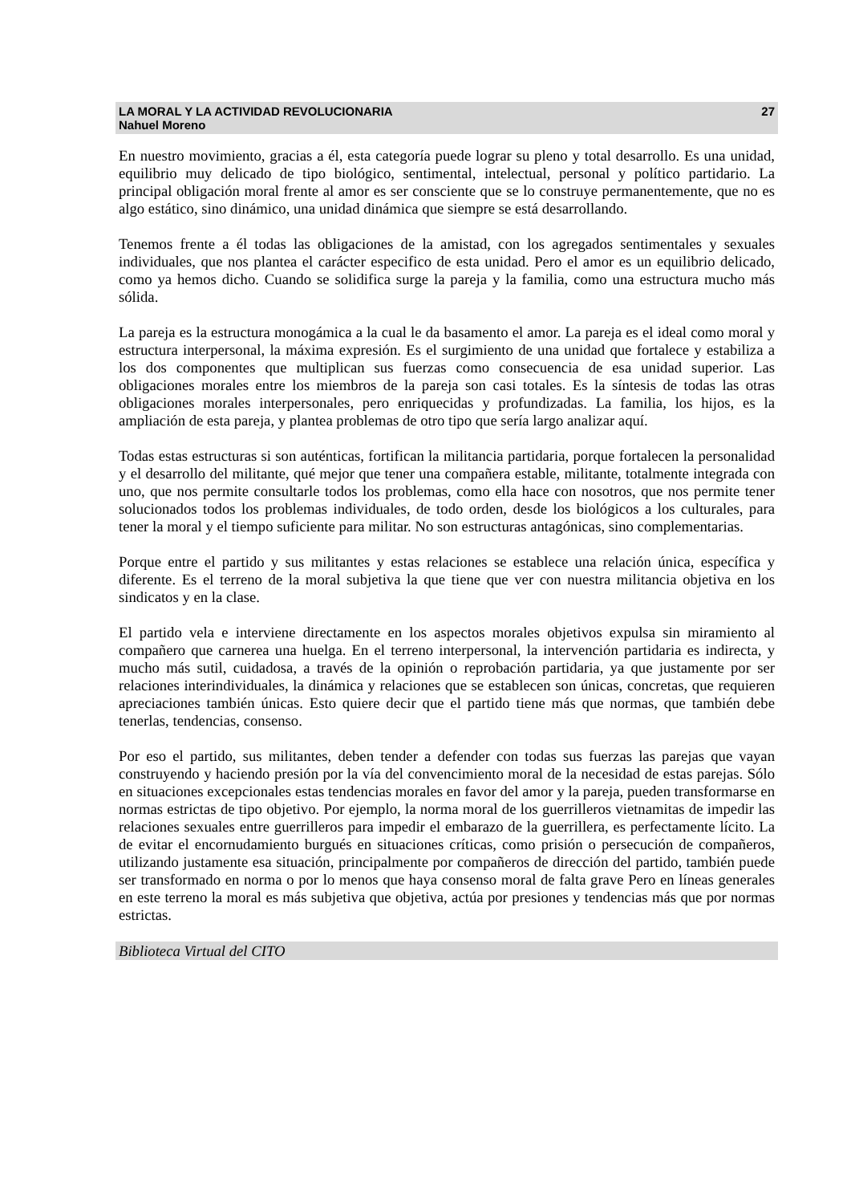LA MORAL Y LA ACTIVIDAD REVOLUCIONARIA 27
Nahuel Moreno
En nuestro movimiento, gracias a él, esta categoría puede lograr su pleno y total desarrollo. Es una unidad, equilibrio muy delicado de tipo biológico, sentimental, intelectual, personal y político partidario. La principal obligación moral frente al amor es ser consciente que se lo construye permanentemente, que no es algo estático, sino dinámico, una unidad dinámica que siempre se está desarrollando.
Tenemos frente a él todas las obligaciones de la amistad, con los agregados sentimentales y sexuales individuales, que nos plantea el carácter especifico de esta unidad. Pero el amor es un equilibrio delicado, como ya hemos dicho. Cuando se solidifica surge la pareja y la familia, como una estructura mucho más sólida.
La pareja es la estructura monogámica a la cual le da basamento el amor. La pareja es el ideal como moral y estructura interpersonal, la máxima expresión. Es el surgimiento de una unidad que fortalece y estabiliza a los dos componentes que multiplican sus fuerzas como consecuencia de esa unidad superior. Las obligaciones morales entre los miembros de la pareja son casi totales. Es la síntesis de todas las otras obligaciones morales interpersonales, pero enriquecidas y profundizadas. La familia, los hijos, es la ampliación de esta pareja, y plantea problemas de otro tipo que sería largo analizar aquí.
Todas estas estructuras si son auténticas, fortifican la militancia partidaria, porque fortalecen la personalidad y el desarrollo del militante, qué mejor que tener una compañera estable, militante, totalmente integrada con uno, que nos permite consultarle todos los problemas, como ella hace con nosotros, que nos permite tener solucionados todos los problemas individuales, de todo orden, desde los biológicos a los culturales, para tener la moral y el tiempo suficiente para militar. No son estructuras antagónicas, sino complementarias.
Porque entre el partido y sus militantes y estas relaciones se establece una relación única, específica y diferente. Es el terreno de la moral subjetiva la que tiene que ver con nuestra militancia objetiva en los sindicatos y en la clase.
El partido vela e interviene directamente en los aspectos morales objetivos expulsa sin miramiento al compañero que carnerea una huelga. En el terreno interpersonal, la intervención partidaria es indirecta, y mucho más sutil, cuidadosa, a través de la opinión o reprobación partidaria, ya que justamente por ser relaciones interindividuales, la dinámica y relaciones que se establecen son únicas, concretas, que requieren apreciaciones también únicas. Esto quiere decir que el partido tiene más que normas, que también debe tenerlas, tendencias, consenso.
Por eso el partido, sus militantes, deben tender a defender con todas sus fuerzas las parejas que vayan construyendo y haciendo presión por la vía del convencimiento moral de la necesidad de estas parejas. Sólo en situaciones excepcionales estas tendencias morales en favor del amor y la pareja, pueden transformarse en normas estrictas de tipo objetivo. Por ejemplo, la norma moral de los guerrilleros vietnamitas de impedir las relaciones sexuales entre guerrilleros para impedir el embarazo de la guerrillera, es perfectamente lícito. La de evitar el encornudamiento burgués en situaciones críticas, como prisión o persecución de compañeros, utilizando justamente esa situación, principalmente por compañeros de dirección del partido, también puede ser transformado en norma o por lo menos que haya consenso moral de falta grave Pero en líneas generales en este terreno la moral es más subjetiva que objetiva, actúa por presiones y tendencias más que por normas estrictas.
Biblioteca Virtual del CITO